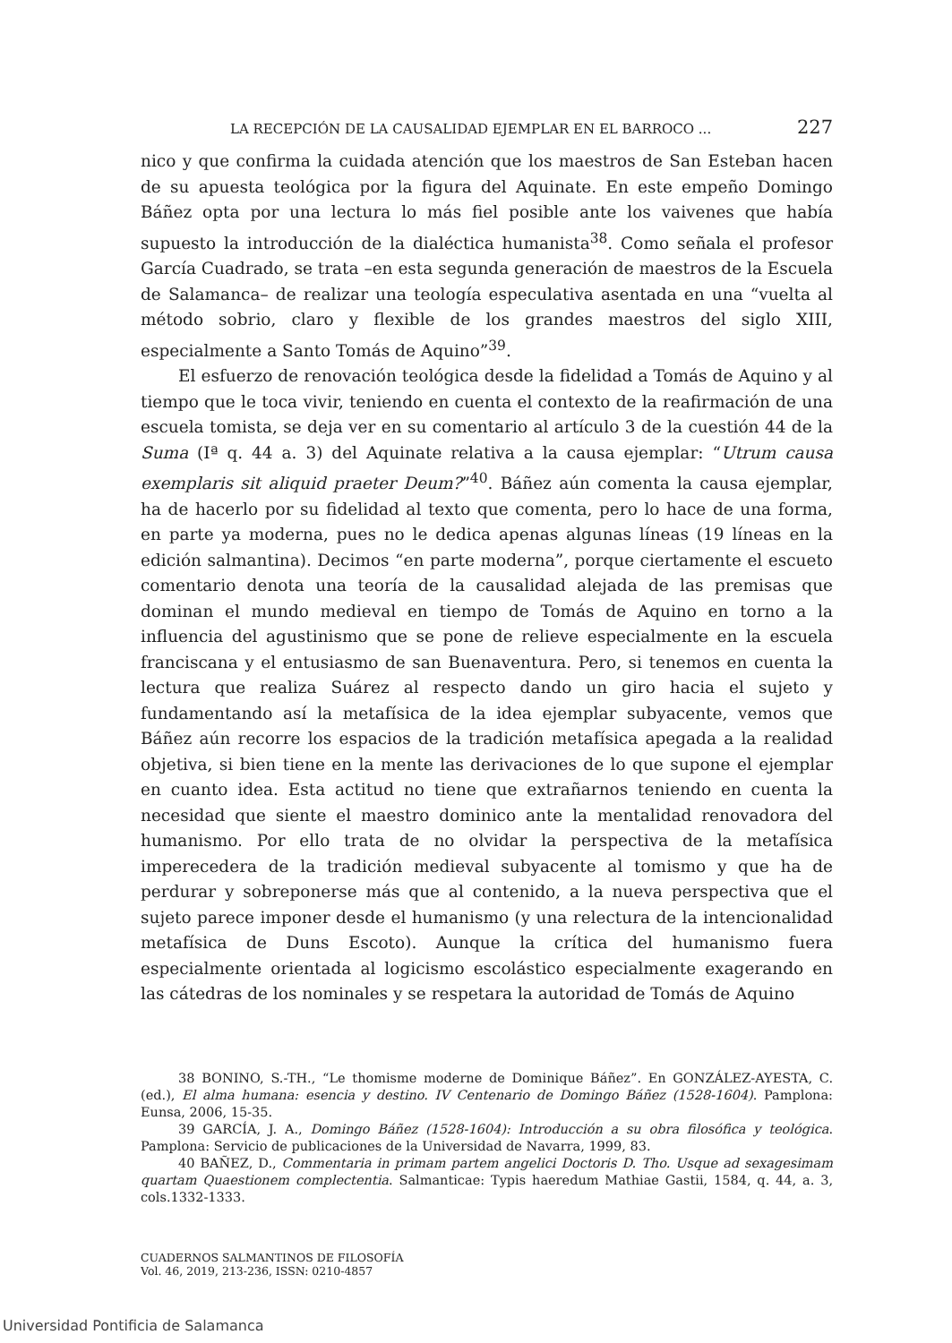LA RECEPCIÓN DE LA CAUSALIDAD EJEMPLAR EN EL BARROCO ... 227
nico y que confirma la cuidada atención que los maestros de San Esteban hacen de su apuesta teológica por la figura del Aquinate. En este empeño Domingo Báñez opta por una lectura lo más fiel posible ante los vaivenes que había supuesto la introducción de la dialéctica humanista<sup>38</sup>. Como señala el profesor García Cuadrado, se trata –en esta segunda generación de maestros de la Escuela de Salamanca– de realizar una teología especulativa asentada en una “vuelta al método sobrio, claro y flexible de los grandes maestros del siglo XIII, especialmente a Santo Tomás de Aquino”<sup>39</sup>.
El esfuerzo de renovación teológica desde la fidelidad a Tomás de Aquino y al tiempo que le toca vivir, teniendo en cuenta el contexto de la reafirmación de una escuela tomista, se deja ver en su comentario al artículo 3 de la cuestión 44 de la Suma (Iª q. 44 a. 3) del Aquinate relativa a la causa ejemplar: “Utrum causa exemplaris sit aliquid praeter Deum?”<sup>40</sup>. Báñez aún comenta la causa ejemplar, ha de hacerlo por su fidelidad al texto que comenta, pero lo hace de una forma, en parte ya moderna, pues no le dedica apenas algunas líneas (19 líneas en la edición salmantina). Decimos “en parte moderna”, porque ciertamente el escueto comentario denota una teoría de la causalidad alejada de las premisas que dominan el mundo medieval en tiempo de Tomás de Aquino en torno a la influencia del agustinismo que se pone de relieve especialmente en la escuela franciscana y el entusiasmo de san Buenaventura. Pero, si tenemos en cuenta la lectura que realiza Suárez al respecto dando un giro hacia el sujeto y fundamentando así la metafísica de la idea ejemplar subyacente, vemos que Báñez aún recorre los espacios de la tradición metafísica apegada a la realidad objetiva, si bien tiene en la mente las derivaciones de lo que supone el ejemplar en cuanto idea. Esta actitud no tiene que extrañarnos teniendo en cuenta la necesidad que siente el maestro dominico ante la mentalidad renovadora del humanismo. Por ello trata de no olvidar la perspectiva de la metafísica imperecedera de la tradición medieval subyacente al tomismo y que ha de perdurar y sobreponerse más que al contenido, a la nueva perspectiva que el sujeto parece imponer desde el humanismo (y una relectura de la intencionalidad metafísica de Duns Escoto). Aunque la crítica del humanismo fuera especialmente orientada al logicismo escolástico especialmente exagerando en las cátedras de los nominales y se respetara la autoridad de Tomás de Aquino
38 BONINO, S.-TH., “Le thomisme moderne de Dominique Báñez”. En GONZÁLEZ-AYESTA, C. (ed.), El alma humana: esencia y destino. IV Centenario de Domingo Báñez (1528-1604). Pamplona: Eunsa, 2006, 15-35.
39 GARCÍA, J. A., Domingo Báñez (1528-1604): Introducción a su obra filosófica y teológica. Pamplona: Servicio de publicaciones de la Universidad de Navarra, 1999, 83.
40 BAÑEZ, D., Commentaria in primam partem angelici Doctoris D. Tho. Usque ad sexagesimam quartam Quaestionem complectentia. Salmanticae: Typis haeredum Mathiae Gastii, 1584, q. 44, a. 3, cols.1332-1333.
CUADERNOS SALMANTINOS DE FILOSOFÍA
Vol. 46, 2019, 213-236, ISSN: 0210-4857
Universidad Pontificia de Salamanca